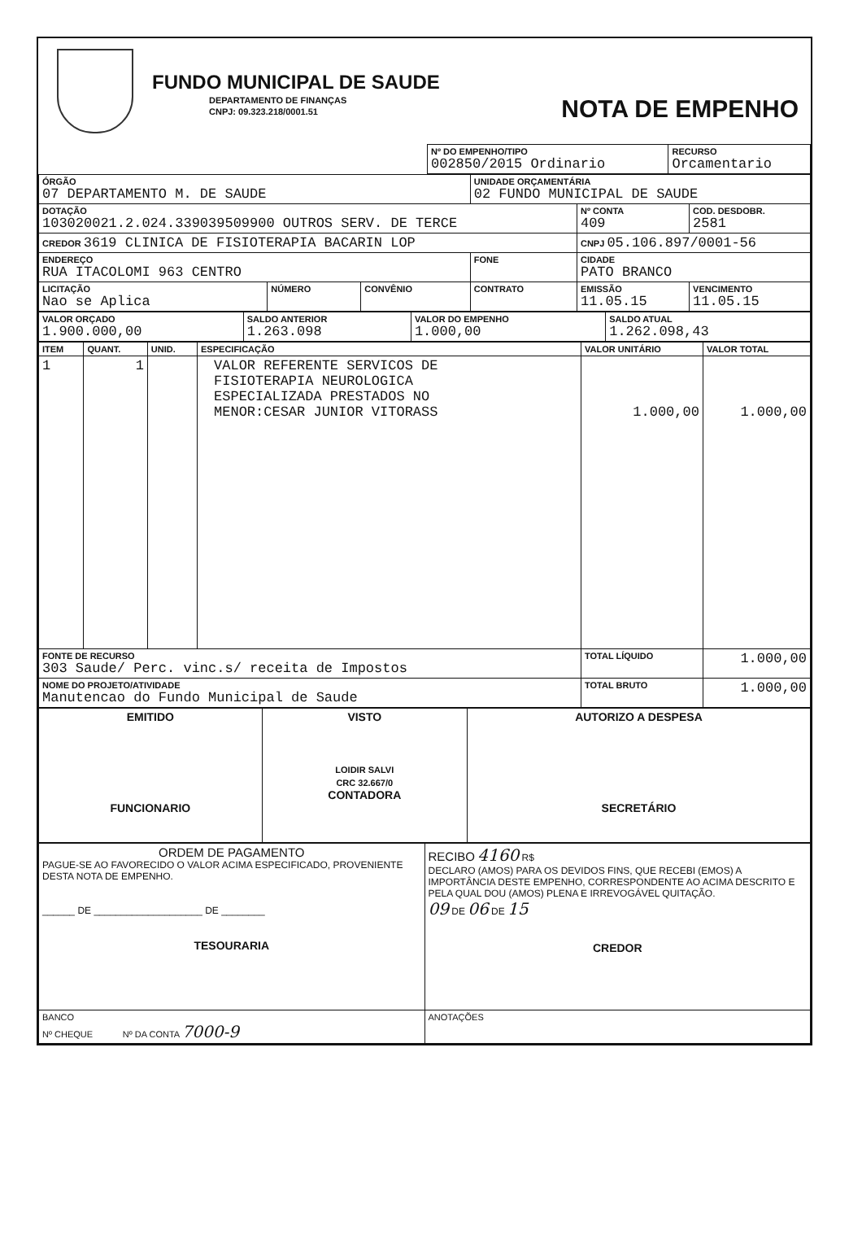FUNDO MUNICIPAL DE SAUDE
DEPARTAMENTO DE FINANÇAS
CNPJ: 09.323.218/0001.51
NOTA DE EMPENHO
| | Nº DO EMPENHO/TIPO 002850/2015 Ordinario | RECURSO Orcamentario |
| ÓRGÃO 07 DEPARTAMENTO M. DE SAUDE | | | UNIDADE ORÇAMENTÁRIA 02 FUNDO MUNICIPAL DE SAUDE | | |
| DOTAÇÃO 103020021.2.024.339039509900 OUTROS SERV. DE TERCE | | | | Nº CONTA 409 | COD. DESDOBR. 2581 |
| CREDOR 3619 CLINICA DE FISIOTERAPIA BACARIN LOP | | | | CNPJ 05.106.897/0001-56 | |
| ENDEREÇO RUA ITACOLOMI 963 CENTRO | | | FONE | CIDADE PATO BRANCO | |
| LICITAÇÃO Nao se Aplica | NÚMERO | CONVÊNIO | CONTRATO | EMISSÃO 11.05.15 | VENCIMENTO 11.05.15 |
| VALOR ORÇADO 1.900.000,00 | SALDO ANTERIOR 1.263.098 | VALOR DO EMPENHO 1.000,00 | SALDO ATUAL 1.262.098,43 |
| ITEM | QUANT. | UNID. | ESPECIFICAÇÃO | VALOR UNITÁRIO | VALOR TOTAL |
| --- | --- | --- | --- | --- | --- |
| 1 | 1 | | VALOR REFERENTE SERVICOS DE FISIOTERAPIA NEUROLOGICA ESPECIALIZADA PRESTADOS NO MENOR:CESAR JUNIOR VITORASS | 1.000,00 | 1.000,00 |
| FONTE DE RECURSO 303 Saude/ Perc. vinc.s/ receita de Impostos | | | | TOTAL LÍQUIDO | 1.000,00 |
| NOME DO PROJETO/ATIVIDADE Manutencao do Fundo Municipal de Saude | | | | TOTAL BRUTO | 1.000,00 |
| EMITIDO FUNCIONARIO | VISTO LOIDIR SALVI CRC 32.667/0 CONTADORA | AUTORIZO A DESPESA SECRETÁRIO |
| ORDEM DE PAGAMENTO PAGUE-SE AO FAVORECIDO O VALOR ACIMA ESPECIFICADO, PROVENIENTE DESTA NOTA DE EMPENHO. ______ DE ____________________ DE ________ TESOURARIA | RECIBO 4160 R$ DECLARO (AMOS) PARA OS DEVIDOS FINS, QUE RECEBI (EMOS) A IMPORTÂNCIA DESTE EMPENHO, CORRESPONDENTE AO ACIMA DESCRITO E PELA QUAL DOU (AMOS) PLENA E IRREVOGÁVEL QUITAÇÃO. 09 DE 06 DE 15 CREDOR |
| BANCO Nº CHEQUE Nº DA CONTA 7000-9 | ANOTAÇÕES |